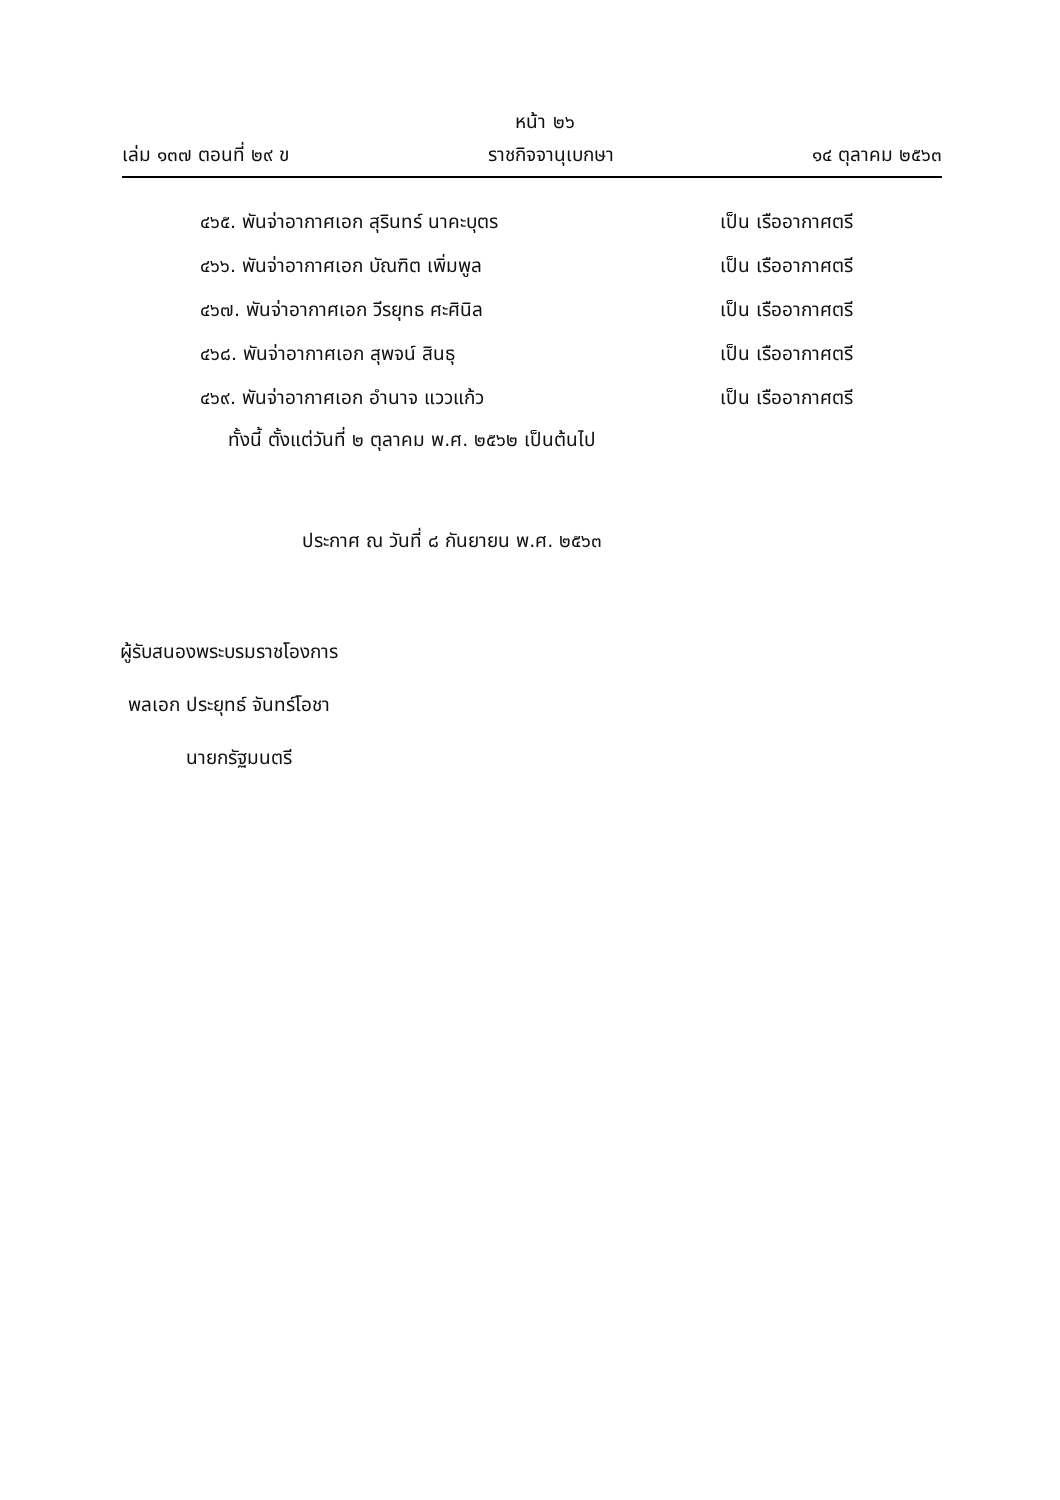หน้า ๒๖
เล่ม ๑๓๗ ตอนที่ ๒๙ ข ราชกิจจานุเบกษา ๑๔ ตุลาคม ๒๕๖๓
๔๖๕. พันจ่าอากาศเอก สุรินทร์ นาคะบุตร เป็น เรืออากาศตรี
๔๖๖. พันจ่าอากาศเอก บัณฑิต เพิ่มพูล เป็น เรืออากาศตรี
๔๖๗. พันจ่าอากาศเอก วีรยุทธ ศะศินิล เป็น เรืออากาศตรี
๔๖๘. พันจ่าอากาศเอก สุพจน์ สินธุ เป็น เรืออากาศตรี
๔๖๙. พันจ่าอากาศเอก อำนาจ แววแก้ว เป็น เรืออากาศตรี
ทั้งนี้ ตั้งแต่วันที่ ๒ ตุลาคม พ.ศ. ๒๕๖๒ เป็นต้นไป
ประกาศ ณ วันที่ ๘ กันยายน พ.ศ. ๒๕๖๓
ผู้รับสนองพระบรมราชโองการ
พลเอก ประยุทธ์ จันทร์โอชา
นายกรัฐมนตรี